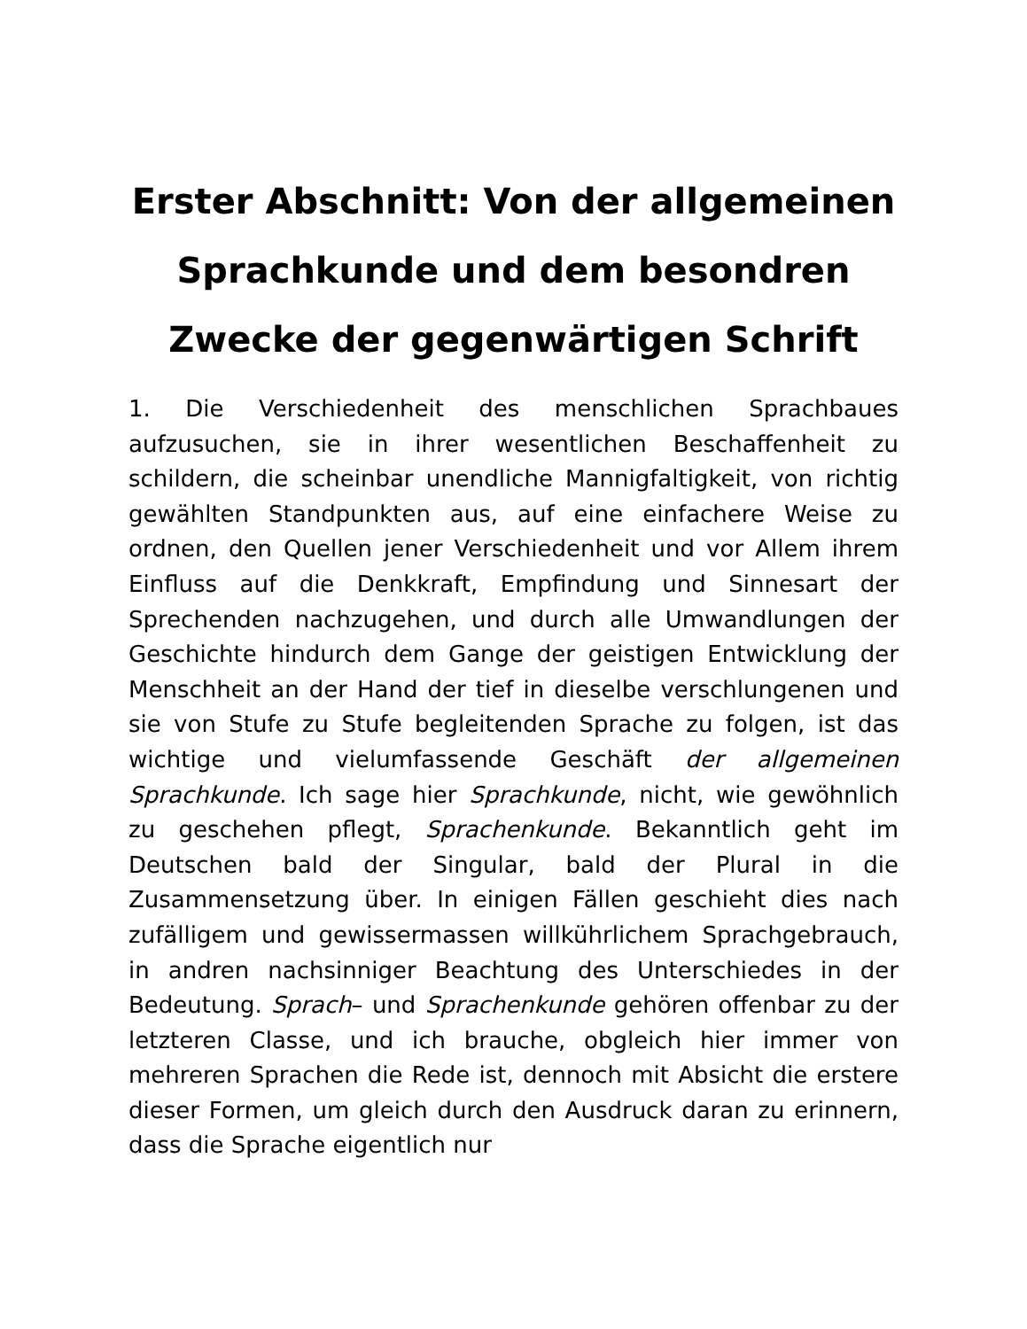Erster Abschnitt: Von der allgemeinen Sprachkunde und dem besondren Zwecke der gegenwärtigen Schrift
1. Die Verschiedenheit des menschlichen Sprachbaues aufzusuchen, sie in ihrer wesentlichen Beschaffenheit zu schildern, die scheinbar unendliche Mannigfaltigkeit, von richtig gewählten Standpunkten aus, auf eine einfachere Weise zu ordnen, den Quellen jener Verschiedenheit und vor Allem ihrem Einfluss auf die Denkkraft, Empfindung und Sinnesart der Sprechenden nachzugehen, und durch alle Umwandlungen der Geschichte hindurch dem Gange der geistigen Entwicklung der Menschheit an der Hand der tief in dieselbe verschlungenen und sie von Stufe zu Stufe begleitenden Sprache zu folgen, ist das wichtige und vielumfassende Geschäft der allgemeinen Sprachkunde. Ich sage hier Sprachkunde, nicht, wie gewöhnlich zu geschehen pflegt, Sprachenkunde. Bekanntlich geht im Deutschen bald der Singular, bald der Plural in die Zusammensetzung über. In einigen Fällen geschieht dies nach zufälligem und gewissermassen willkührlichem Sprachgebrauch, in andren nachsinniger Beachtung des Unterschiedes in der Bedeutung. Sprach– und Sprachenkunde gehören offenbar zu der letzteren Classe, und ich brauche, obgleich hier immer von mehreren Sprachen die Rede ist, dennoch mit Absicht die erstere dieser Formen, um gleich durch den Ausdruck daran zu erinnern, dass die Sprache eigentlich nur